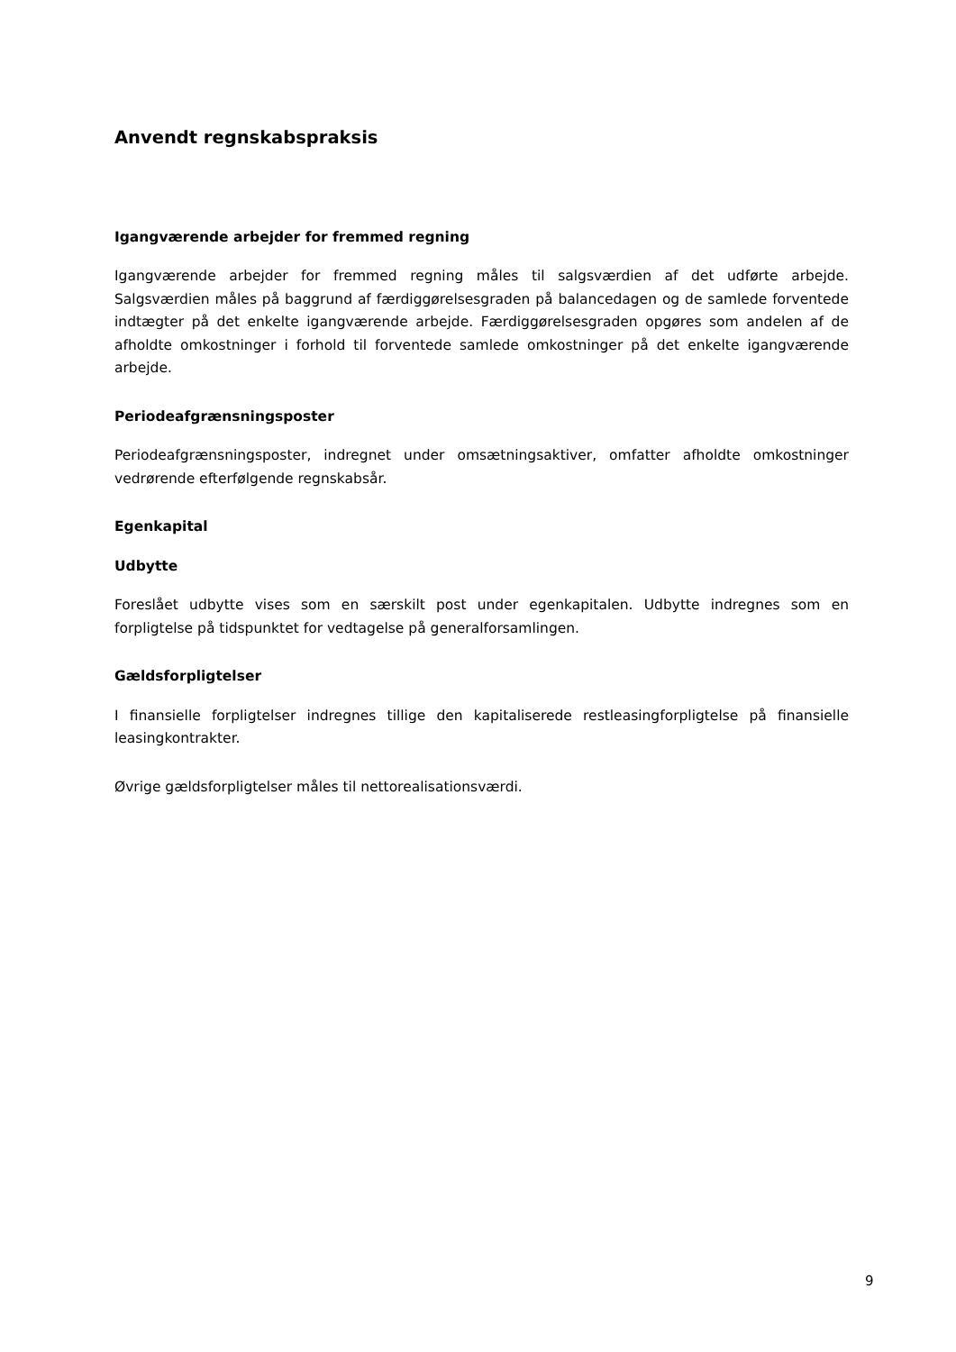Anvendt regnskabspraksis
Igangværende arbejder for fremmed regning
Igangværende arbejder for fremmed regning måles til salgsværdien af det udførte arbejde. Salgsværdien måles på baggrund af færdiggørelsesgraden på balancedagen og de samlede forventede indtægter på det enkelte igangværende arbejde. Færdiggørelsesgraden opgøres som andelen af de afholdte omkostninger i forhold til forventede samlede omkostninger på det enkelte igangværende arbejde.
Periodeafgrænsningsposter
Periodeafgrænsningsposter, indregnet under omsætningsaktiver, omfatter afholdte omkostninger vedrørende efterfølgende regnskabsår.
Egenkapital
Udbytte
Foreslået udbytte vises som en særskilt post under egenkapitalen. Udbytte indregnes som en forpligtelse på tidspunktet for vedtagelse på generalforsamlingen.
Gældsforpligtelser
I finansielle forpligtelser indregnes tillige den kapitaliserede restleasingforpligtelse på finansielle leasingkontrakter.
Øvrige gældsforpligtelser måles til nettorealisationsværdi.
9